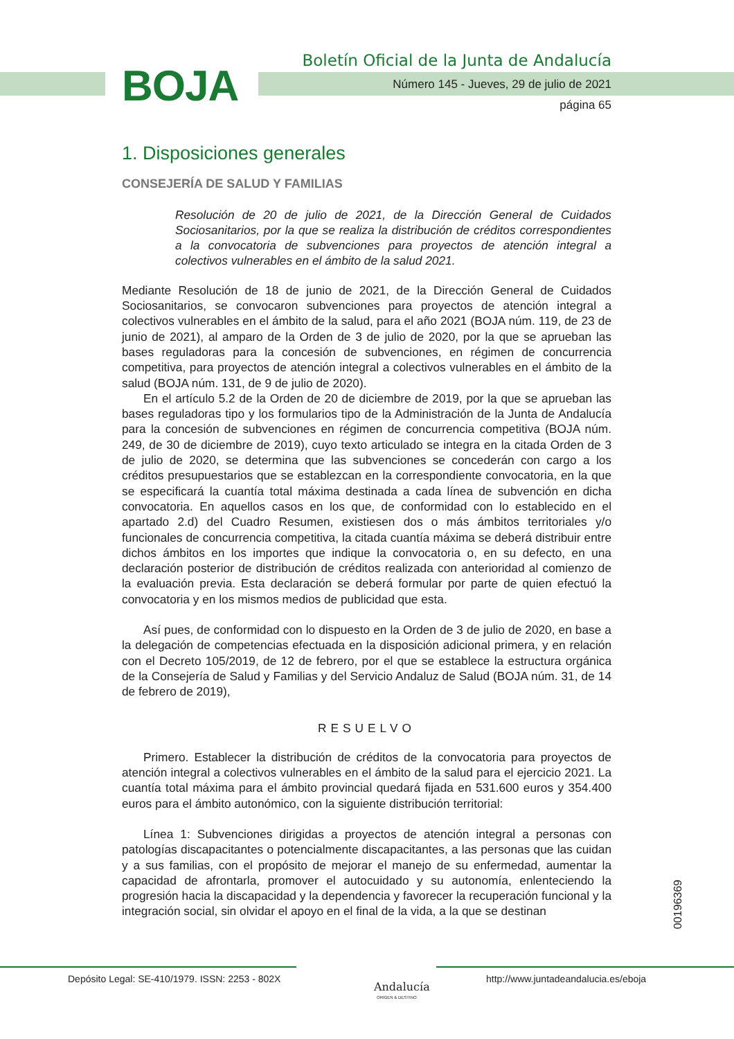BOJA
Boletín Oficial de la Junta de Andalucía
Número 145 - Jueves, 29 de julio de 2021
página 65
1. Disposiciones generales
CONSEJERÍA DE SALUD Y FAMILIAS
Resolución de 20 de julio de 2021, de la Dirección General de Cuidados Sociosanitarios, por la que se realiza la distribución de créditos correspondientes a la convocatoria de subvenciones para proyectos de atención integral a colectivos vulnerables en el ámbito de la salud 2021.
Mediante Resolución de 18 de junio de 2021, de la Dirección General de Cuidados Sociosanitarios, se convocaron subvenciones para proyectos de atención integral a colectivos vulnerables en el ámbito de la salud, para el año 2021 (BOJA núm. 119, de 23 de junio de 2021), al amparo de la Orden de 3 de julio de 2020, por la que se aprueban las bases reguladoras para la concesión de subvenciones, en régimen de concurrencia competitiva, para proyectos de atención integral a colectivos vulnerables en el ámbito de la salud (BOJA núm. 131, de 9 de julio de 2020).
En el artículo 5.2 de la Orden de 20 de diciembre de 2019, por la que se aprueban las bases reguladoras tipo y los formularios tipo de la Administración de la Junta de Andalucía para la concesión de subvenciones en régimen de concurrencia competitiva (BOJA núm. 249, de 30 de diciembre de 2019), cuyo texto articulado se integra en la citada Orden de 3 de julio de 2020, se determina que las subvenciones se concederán con cargo a los créditos presupuestarios que se establezcan en la correspondiente convocatoria, en la que se especificará la cuantía total máxima destinada a cada línea de subvención en dicha convocatoria. En aquellos casos en los que, de conformidad con lo establecido en el apartado 2.d) del Cuadro Resumen, existiesen dos o más ámbitos territoriales y/o funcionales de concurrencia competitiva, la citada cuantía máxima se deberá distribuir entre dichos ámbitos en los importes que indique la convocatoria o, en su defecto, en una declaración posterior de distribución de créditos realizada con anterioridad al comienzo de la evaluación previa. Esta declaración se deberá formular por parte de quien efectuó la convocatoria y en los mismos medios de publicidad que esta.
Así pues, de conformidad con lo dispuesto en la Orden de 3 de julio de 2020, en base a la delegación de competencias efectuada en la disposición adicional primera, y en relación con el Decreto 105/2019, de 12 de febrero, por el que se establece la estructura orgánica de la Consejería de Salud y Familias y del Servicio Andaluz de Salud (BOJA núm. 31, de 14 de febrero de 2019),
RESUELVO
Primero. Establecer la distribución de créditos de la convocatoria para proyectos de atención integral a colectivos vulnerables en el ámbito de la salud para el ejercicio 2021. La cuantía total máxima para el ámbito provincial quedará fijada en 531.600 euros y 354.400 euros para el ámbito autonómico, con la siguiente distribución territorial:
Línea 1: Subvenciones dirigidas a proyectos de atención integral a personas con patologías discapacitantes o potencialmente discapacitantes, a las personas que las cuidan y a sus familias, con el propósito de mejorar el manejo de su enfermedad, aumentar la capacidad de afrontarla, promover el autocuidado y su autonomía, enlenteciendo la progresión hacia la discapacidad y la dependencia y favorecer la recuperación funcional y la integración social, sin olvidar el apoyo en el final de la vida, a la que se destinan
00196369
Depósito Legal: SE-410/1979. ISSN: 2253 - 802X
Andalucía
ORIGEN & DESTINO
http://www.juntadeandalucia.es/eboja